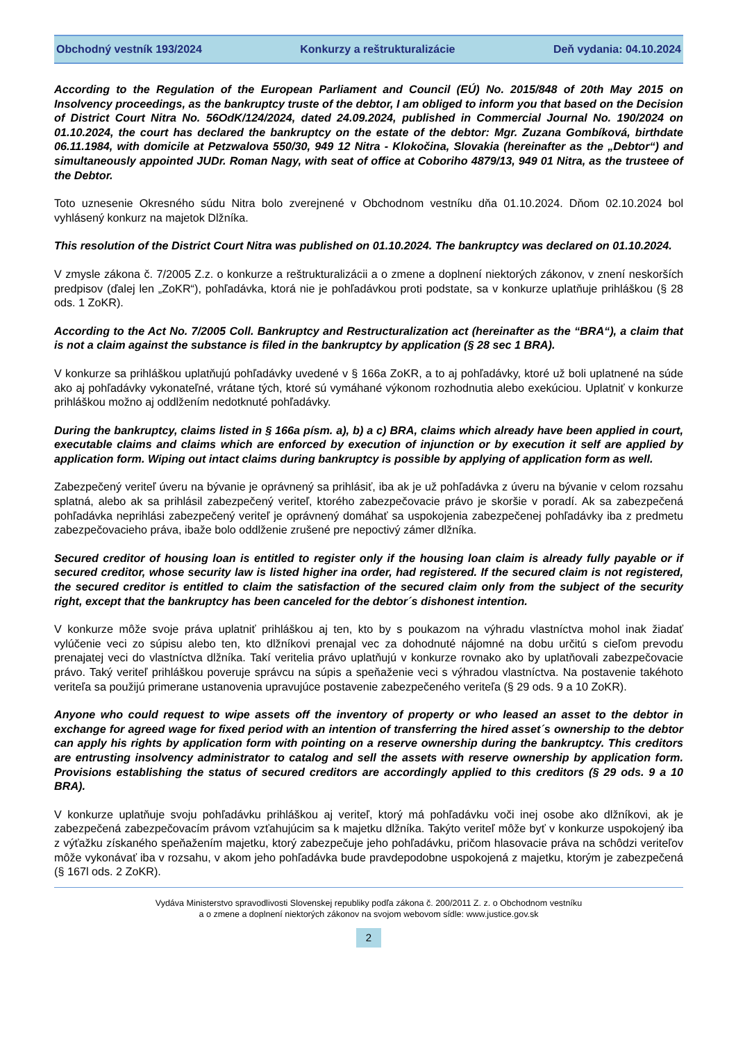Obchodný vestník 193/2024 Konkurzy a reštrukturalizácie Deň vydania: 04.10.2024
According to the Regulation of the European Parliament and Council (EÚ) No. 2015/848 of 20th May 2015 on Insolvency proceedings, as the bankruptcy truste of the debtor, I am obliged to inform you that based on the Decision of District Court Nitra No. 56OdK/124/2024, dated 24.09.2024, published in Commercial Journal No. 190/2024 on 01.10.2024, the court has declared the bankruptcy on the estate of the debtor: Mgr. Zuzana Gombíková, birthdate 06.11.1984, with domicile at Petzwalova 550/30, 949 12 Nitra - Klokočina, Slovakia (hereinafter as the „Debtor“) and simultaneously appointed JUDr. Roman Nagy, with seat of office at Coboriho 4879/13, 949 01 Nitra, as the trusteee of the Debtor.
Toto uznesenie Okresného súdu Nitra bolo zverejnené v Obchodnom vestníku dňa 01.10.2024. Dňom 02.10.2024 bol vyhlásený konkurz na majetok Dlžníka.
This resolution of the District Court Nitra was published on 01.10.2024. The bankruptcy was declared on 01.10.2024.
V zmysle zákona č. 7/2005 Z.z. o konkurze a reštrukturalizácii a o zmene a doplnení niektorých zákonov, v znení neskorších predpisov (ďalej len „ZoKR“), pohľadávka, ktorá nie je pohľadávkou proti podstate, sa v konkurze uplatňuje prihláškou (§ 28 ods. 1 ZoKR).
According to the Act No. 7/2005 Coll. Bankruptcy and Restructuralization act (hereinafter as the “BRA“), a claim that is not a claim against the substance is filed in the bankruptcy by application (§ 28 sec 1 BRA).
V konkurze sa prihláškou uplatňujú pohľadávky uvedené v § 166a ZoKR, a to aj pohľadávky, ktoré už boli uplatnené na súde ako aj pohľadávky vykonateľné, vrátane tých, ktoré sú vymáhané výkonom rozhodnutia alebo exekúciou. Uplatniť v konkurze prihláškou možno aj oddlžením nedotknuté pohľadávky.
During the bankruptcy, claims listed in § 166a písm. a), b) a c) BRA, claims which already have been applied in court, executable claims and claims which are enforced by execution of injunction or by execution it self are applied by application form. Wiping out intact claims during bankruptcy is possible by applying of application form as well.
Zabezpečený veriteľ úveru na bývanie je oprávnený sa prihlásiť, iba ak je už pohľadávka z úveru na bývanie v celom rozsahu splatná, alebo ak sa prihlásil zabezpečený veriteľ, ktorého zabezpečovacie právo je skoršie v poradí. Ak sa zabezpečená pohľadávka neprihlási zabezpečený veriteľ je oprávnený domáhať sa uspokojenia zabezpečenej pohľadávky iba z predmetu zabezpečovacieho práva, ibaže bolo oddlženie zrušené pre nepoctivý zámer dlžníka.
Secured creditor of housing loan is entitled to register only if the housing loan claim is already fully payable or if secured creditor, whose security law is listed higher ina order, had registered. If the secured claim is not registered, the secured creditor is entitled to claim the satisfaction of the secured claim only from the subject of the security right, except that the bankruptcy has been canceled for the debtor´s dishonest intention.
V konkurze môže svoje práva uplatniť prihláškou aj ten, kto by s poukazom na výhradu vlastníctva mohol inak žiadať vylúčenie veci zo súpisu alebo ten, kto dlžníkovi prenajal vec za dohodnuté nájomné na dobu určitú s cieľom prevodu prenajatej veci do vlastníctva dlžníka. Takí veritelia právo uplatňujú v konkurze rovnako ako by uplatňovali zabezpečovacie právo. Taký veriteľ prihláškou poveruje správcu na súpis a speňaženie veci s výhradou vlastníctva. Na postavenie takéhoto veriteľa sa použijú primerane ustanovenia upravujúce postavenie zabezpečeného veriteľa (§ 29 ods. 9 a 10 ZoKR).
Anyone who could request to wipe assets off the inventory of property or who leased an asset to the debtor in exchange for agreed wage for fixed period with an intention of transferring the hired asset´s ownership to the debtor can apply his rights by application form with pointing on a reserve ownership during the bankruptcy. This creditors are entrusting insolvency administrator to catalog and sell the assets with reserve ownership by application form. Provisions establishing the status of secured creditors are accordingly applied to this creditors (§ 29 ods. 9 a 10 BRA).
V konkurze uplatňuje svoju pohľadávku prihláškou aj veriteľ, ktorý má pohľadávku voči inej osobe ako dlžníkovi, ak je zabezpečená zabezpečovacím právom vzťahujúcim sa k majetku dlžníka. Takýto veriteľ môže byť v konkurze uspokojený iba z výťažku získaného speňažením majetku, ktorý zabezpečuje jeho pohľadávku, pričom hlasovacie práva na schôdzi veriteľov môže vykonávať iba v rozsahu, v akom jeho pohľadávka bude pravdepodobne uspokojená z majetku, ktorým je zabezpečená (§ 167l ods. 2 ZoKR).
Vydáva Ministerstvo spravodlivosti Slovenskej republiky podľa zákona č. 200/2011 Z. z. o Obchodnom vestníku
a o zmene a doplnení niektorých zákonov na svojom webovom sídle: www.justice.gov.sk
2